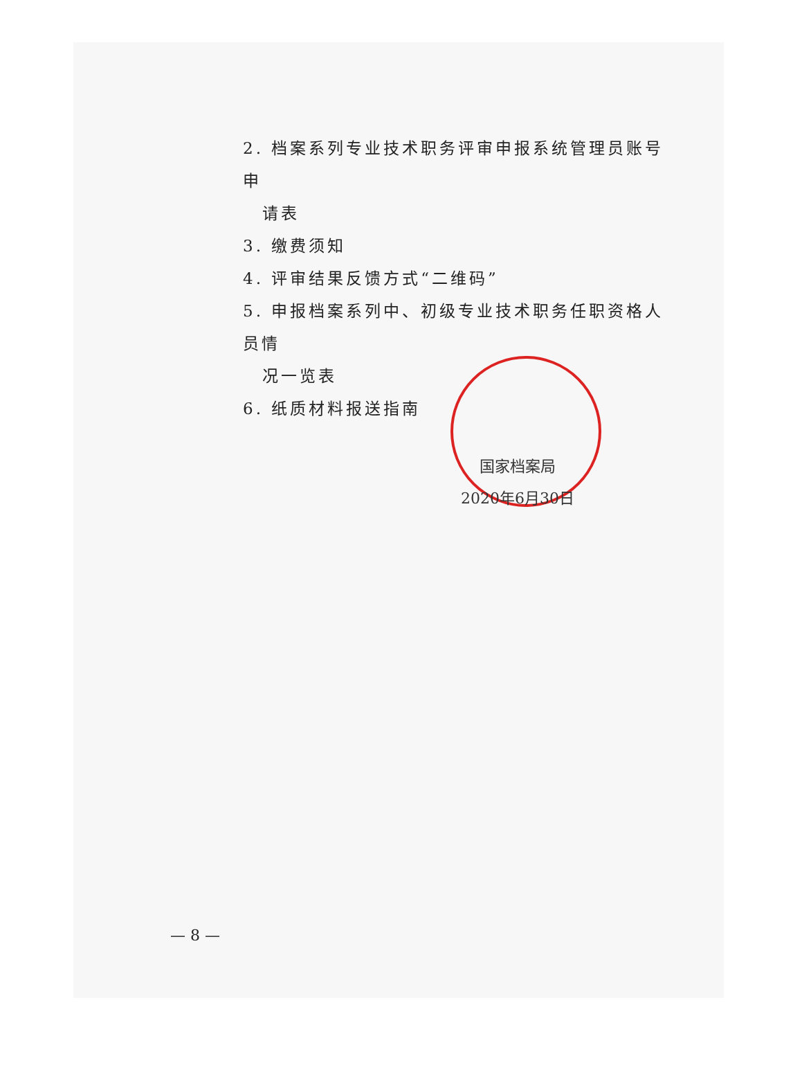2. 档案系列专业技术职务评审申报系统管理员账号申
请表
3. 缴费须知
4. 评审结果反馈方式“二维码”
5. 申报档案系列中、初级专业技术职务任职资格人员情
况一览表
6. 纸质材料报送指南
国家档案局
2020年6月30日
— 8 —